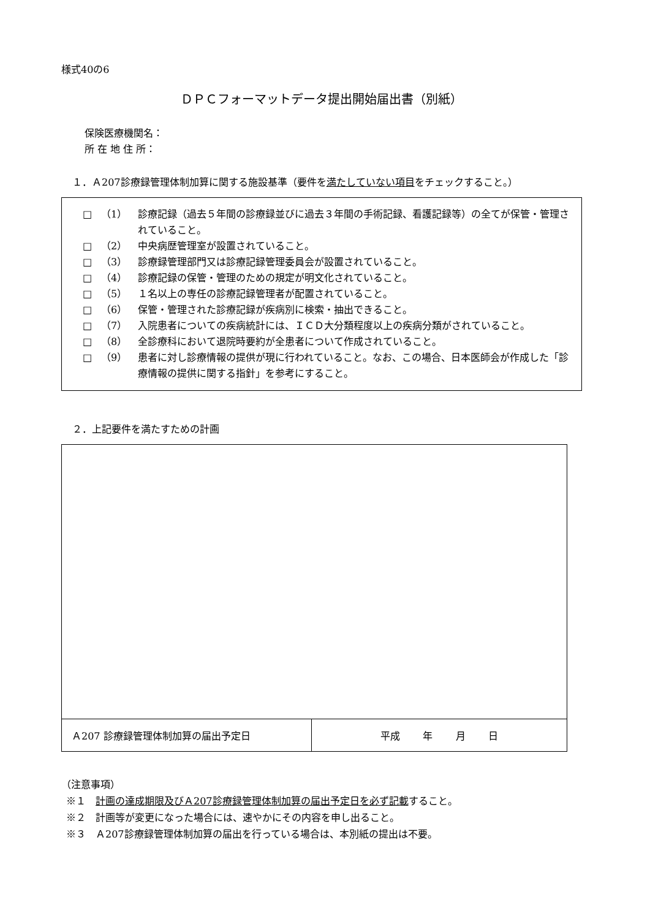様式40の6
ＤＰＣフォーマットデータ提出開始届出書（別紙）
保険医療機関名：
所 在 地 住 所：
１．Ａ207診療録管理体制加算に関する施設基準（要件を満たしていない項目をチェックすること。）
□ （1） 診療記録（過去５年間の診療録並びに過去３年間の手術記録、看護記録等）の全てが保管・管理されていること。
□ （2） 中央病歴管理室が設置されていること。
□ （3） 診療録管理部門又は診療記録管理委員会が設置されていること。
□ （4） 診療記録の保管・管理のための規定が明文化されていること。
□ （5） １名以上の専任の診療記録管理者が配置されていること。
□ （6） 保管・管理された診療記録が疾病別に検索・抽出できること。
□ （7） 入院患者についての疾病統計には、ＩＣＤ大分類程度以上の疾病分類がされていること。
□ （8） 全診療科において退院時要約が全患者について作成されていること。
□ （9） 患者に対し診療情報の提供が現に行われていること。なお、この場合、日本医師会が作成した「診療情報の提供に関する指針」を参考にすること。
２．上記要件を満たすための計画
| Ａ207 診療録管理体制加算の届出予定日 | 平成 年 月 日 |
（注意事項）
※１　計画の達成期限及びＡ207診療録管理体制加算の届出予定日を必ず記載すること。
※２　計画等が変更になった場合には、速やかにその内容を申し出ること。
※３　Ａ207診療録管理体制加算の届出を行っている場合は、本別紙の提出は不要。